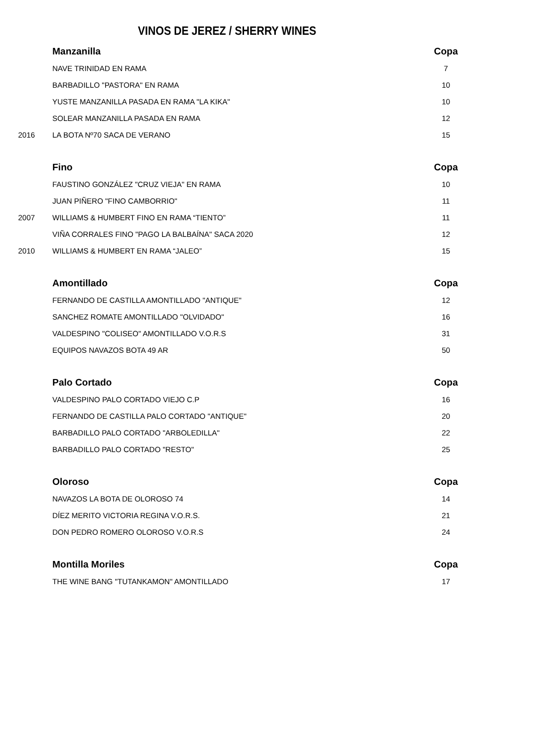VINOS DE JEREZ / SHERRY WINES
| | Manzanilla | Copa |
| | NAVE TRINIDAD EN RAMA | 7 |
| | BARBADILLO "PASTORA" EN RAMA | 10 |
| | YUSTE MANZANILLA PASADA EN RAMA "LA KIKA" | 10 |
| | SOLEAR MANZANILLA PASADA EN RAMA | 12 |
| 2016 | LA BOTA Nº70 SACA DE VERANO | 15 |
| | Fino | Copa |
| | FAUSTINO GONZÁLEZ "CRUZ VIEJA" EN RAMA | 10 |
| | JUAN PIÑERO "FINO CAMBORRIO" | 11 |
| 2007 | WILLIAMS & HUMBERT FINO EN RAMA “TIENTO” | 11 |
| | VIÑA CORRALES FINO "PAGO LA BALBAÍNA" SACA 2020 | 12 |
| 2010 | WILLIAMS & HUMBERT EN RAMA “JALEO” | 15 |
| | Amontillado | Copa |
| | FERNANDO DE CASTILLA AMONTILLADO "ANTIQUE" | 12 |
| | SANCHEZ ROMATE AMONTILLADO "OLVIDADO" | 16 |
| | VALDESPINO "COLISEO" AMONTILLADO V.O.R.S | 31 |
| | EQUIPOS NAVAZOS BOTA 49 AR | 50 |
| | Palo Cortado | Copa |
| | VALDESPINO PALO CORTADO VIEJO C.P | 16 |
| | FERNANDO DE CASTILLA PALO CORTADO "ANTIQUE" | 20 |
| | BARBADILLO PALO CORTADO "ARBOLEDILLA" | 22 |
| | BARBADILLO PALO CORTADO "RESTO" | 25 |
| | Oloroso | Copa |
| | NAVAZOS LA BOTA DE OLOROSO 74 | 14 |
| | DÍEZ MERITO VICTORIA REGINA V.O.R.S. | 21 |
| | DON PEDRO ROMERO OLOROSO V.O.R.S | 24 |
| | Montilla Moriles | Copa |
| | THE WINE BANG "TUTANKAMON" AMONTILLADO | 17 |